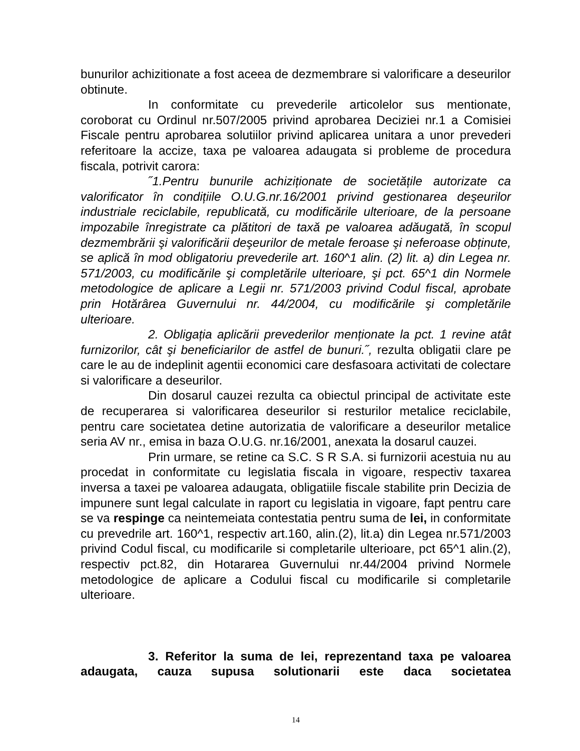bunurilor achizitionate a fost aceea de dezmembrare si valorificare a deseurilor obtinute.
In conformitate cu prevederile articolelor sus mentionate, coroborat cu Ordinul nr.507/2005 privind aprobarea Deciziei nr.1 a Comisiei Fiscale pentru aprobarea solutiilor privind aplicarea unitara a unor prevederi referitoare la accize, taxa pe valoarea adaugata si probleme de procedura fiscala, potrivit carora:
˝1.Pentru bunurile achiziționate de societățile autorizate ca valorificator în condițiile O.U.G.nr.16/2001 privind gestionarea deşeurilor industriale reciclabile, republicată, cu modificările ulterioare, de la persoane impozabile înregistrate ca plătitori de taxă pe valoarea adăugată, în scopul dezmembrării şi valorificării deşeurilor de metale feroase şi neferoase obținute, se aplică în mod obligatoriu prevederile art. 160^1 alin. (2) lit. a) din Legea nr. 571/2003, cu modificările şi completările ulterioare, şi pct. 65^1 din Normele metodologice de aplicare a Legii nr. 571/2003 privind Codul fiscal, aprobate prin Hotărârea Guvernului nr. 44/2004, cu modificările şi completările ulterioare.
2. Obligația aplicării prevederilor menționate la pct. 1 revine atât furnizorilor, cât şi beneficiarilor de astfel de bunuri.˝, rezulta obligatii clare pe care le au de indeplinit agentii economici care desfasoara activitati de colectare si valorificare a deseurilor.
Din dosarul cauzei rezulta ca obiectul principal de activitate este de recuperarea si valorificarea deseurilor si resturilor metalice reciclabile, pentru care societatea detine autorizatia de valorificare a deseurilor metalice seria AV nr., emisa in baza O.U.G. nr.16/2001, anexata la dosarul cauzei.
Prin urmare, se retine ca S.C. S R S.A. si furnizorii acestuia nu au procedat in conformitate cu legislatia fiscala in vigoare, respectiv taxarea inversa a taxei pe valoarea adaugata, obligatiile fiscale stabilite prin Decizia de impunere sunt legal calculate in raport cu legislatia in vigoare, fapt pentru care se va respinge ca neintemeiata contestatia pentru suma de lei, in conformitate cu prevedrile art. 160^1, respectiv art.160, alin.(2), lit.a) din Legea nr.571/2003 privind Codul fiscal, cu modificarile si completarile ulterioare, pct 65^1 alin.(2), respectiv pct.82, din Hotararea Guvernului nr.44/2004 privind Normele metodologice de aplicare a Codului fiscal cu modificarile si completarile ulterioare.
3. Referitor la suma de lei, reprezentand taxa pe valoarea adaugata, cauza supusa solutionarii este daca societatea
14